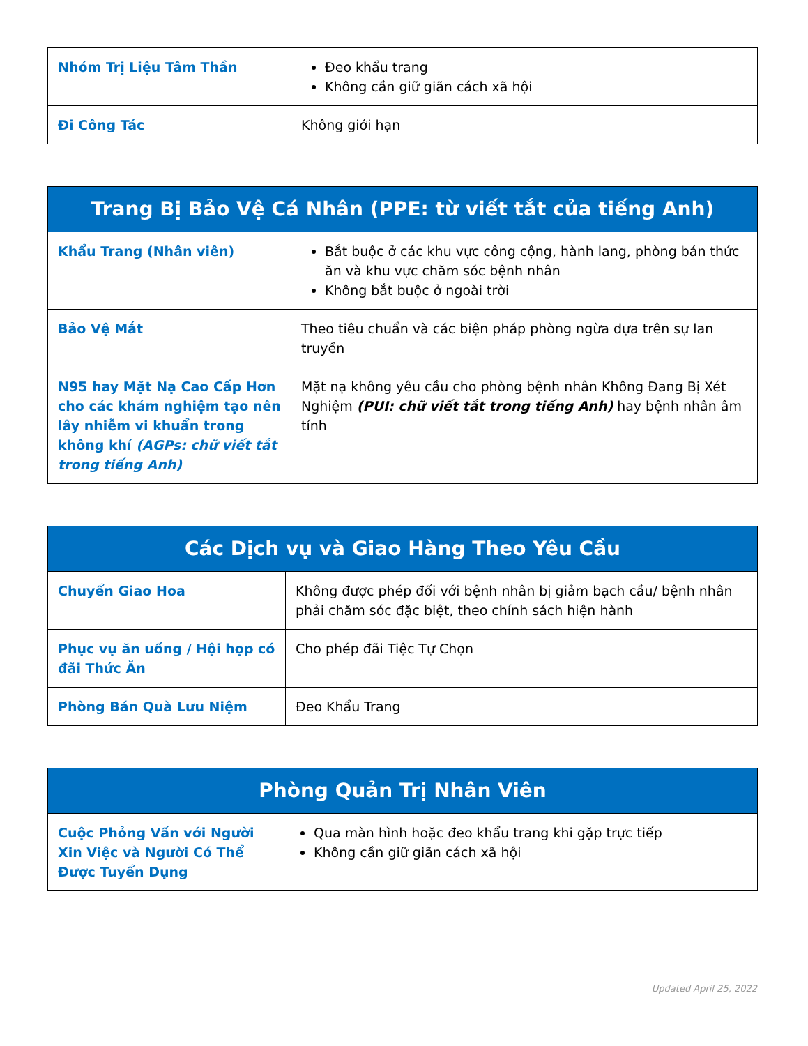| Nhóm Trị Liệu Tâm Thần | Đeo khẩu trang Không cần giữ giãn cách xã hội |
| Đi Công Tác | Không giới hạn |
| Trang Bị Bảo Vệ Cá Nhân (PPE: từ viết tắt của tiếng Anh) | |
| --- | --- |
| Khẩu Trang (Nhân viên) | Bắt buộc ở các khu vực công cộng, hành lang, phòng bán thức ăn và khu vực chăm sóc bệnh nhân Không bắt buộc ở ngoài trời |
| Bảo Vệ Mắt | Theo tiêu chuẩn và các biện pháp phòng ngừa dựa trên sự lan truyền |
| N95 hay Mặt Nạ Cao Cấp Hơn cho các khám nghiệm tạo nên lây nhiễm vi khuẩn trong không khí (AGPs: chữ viết tắt trong tiếng Anh) | Mặt nạ không yêu cầu cho phòng bệnh nhân Không Đang Bị Xét Nghiệm (PUI: chữ viết tắt trong tiếng Anh) hay bệnh nhân âm tính |
| Các Dịch vụ và Giao Hàng Theo Yêu Cầu | |
| --- | --- |
| Chuyển Giao Hoa | Không được phép đối với bệnh nhân bị giảm bạch cầu/ bệnh nhân phải chăm sóc đặc biệt, theo chính sách hiện hành |
| Phục vụ ăn uống / Hội họp có đãi Thức Ăn | Cho phép đãi Tiệc Tự Chọn |
| Phòng Bán Quà Lưu Niệm | Đeo Khẩu Trang |
| Phòng Quản Trị Nhân Viên | |
| --- | --- |
| Cuộc Phỏng Vấn với Người Xin Việc và Người Có Thể Được Tuyển Dụng | Qua màn hình hoặc đeo khẩu trang khi gặp trực tiếp Không cần giữ giãn cách xã hội |
Updated April 25, 2022